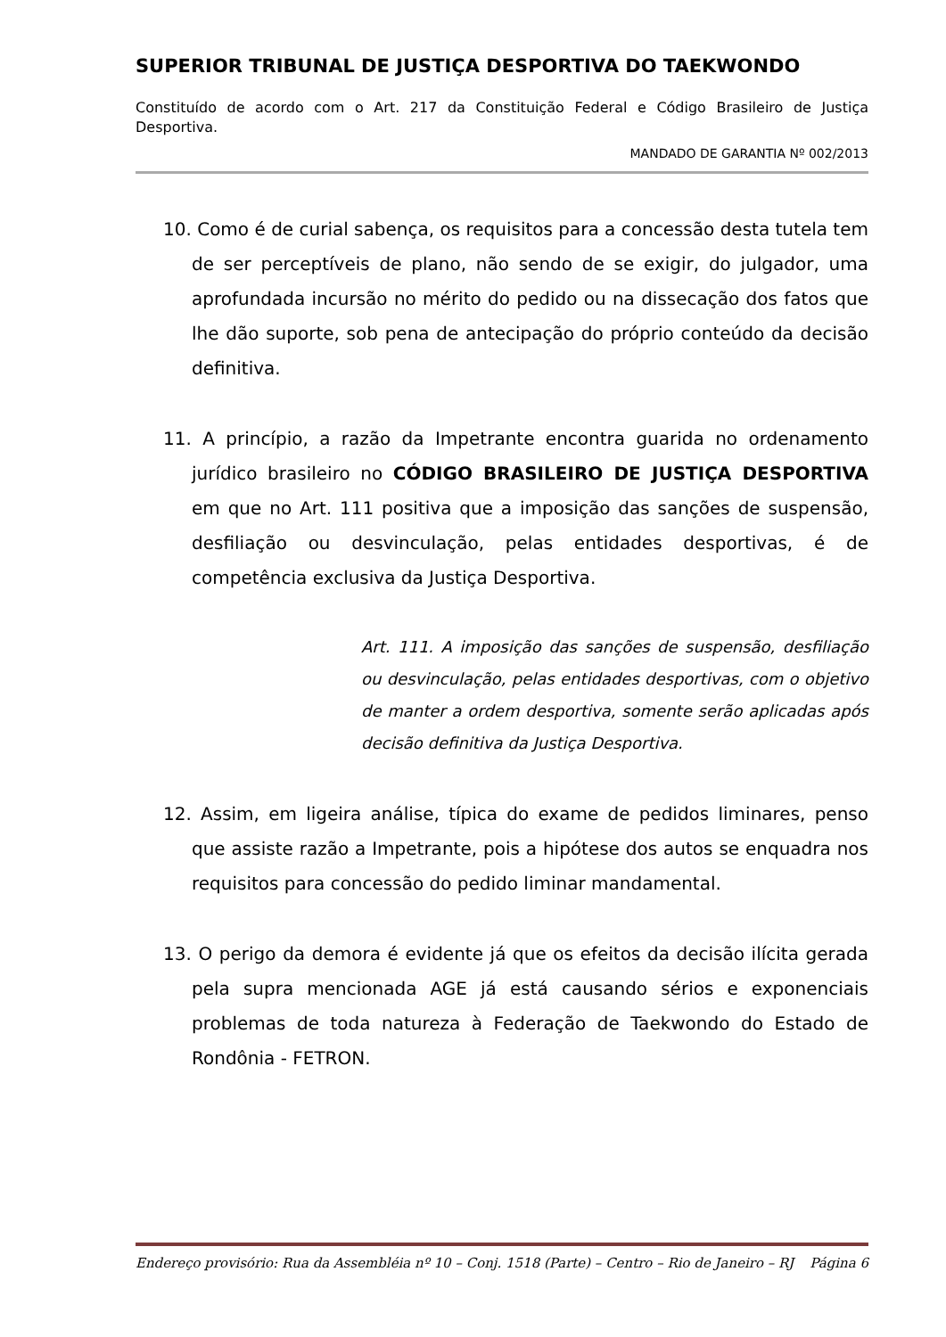SUPERIOR TRIBUNAL DE JUSTIÇA DESPORTIVA DO TAEKWONDO
Constituído de acordo com o Art. 217 da Constituição Federal e Código Brasileiro de Justiça Desportiva.
MANDADO DE GARANTIA Nº 002/2013
10. Como é de curial sabença, os requisitos para a concessão desta tutela tem de ser perceptíveis de plano, não sendo de se exigir, do julgador, uma aprofundada incursão no mérito do pedido ou na dissecação dos fatos que lhe dão suporte, sob pena de antecipação do próprio conteúdo da decisão definitiva.
11. A princípio, a razão da Impetrante encontra guarida no ordenamento jurídico brasileiro no CÓDIGO BRASILEIRO DE JUSTIÇA DESPORTIVA em que no Art. 111 positiva que a imposição das sanções de suspensão, desfiliação ou desvinculação, pelas entidades desportivas, é de competência exclusiva da Justiça Desportiva.
Art. 111. A imposição das sanções de suspensão, desfiliação ou desvinculação, pelas entidades desportivas, com o objetivo de manter a ordem desportiva, somente serão aplicadas após decisão definitiva da Justiça Desportiva.
12. Assim, em ligeira análise, típica do exame de pedidos liminares, penso que assiste razão a Impetrante, pois a hipótese dos autos se enquadra nos requisitos para concessão do pedido liminar mandamental.
13. O perigo da demora é evidente já que os efeitos da decisão ilícita gerada pela supra mencionada AGE já está causando sérios e exponenciais problemas de toda natureza à Federação de Taekwondo do Estado de Rondônia - FETRON.
Endereço provisório: Rua da Assembléia nº 10 – Conj. 1518 (Parte) – Centro – Rio de Janeiro – RJ Página 6